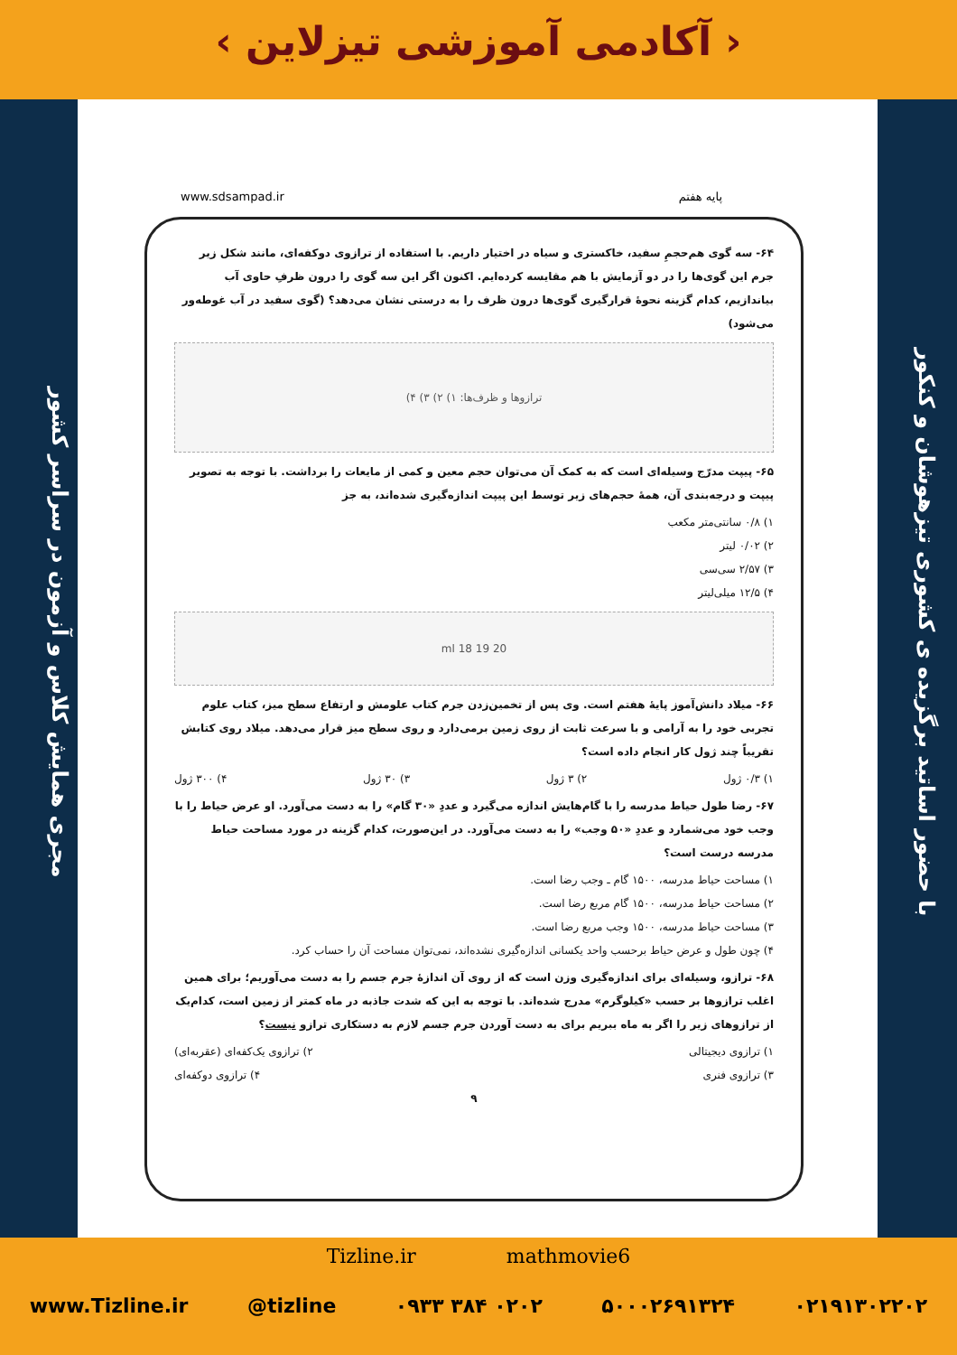‹ آکادمی آموزشی تیزلاین ›
مجری همایش کلاس و آزمون در سراسر کشور
با حضور اساتید برگزیده ی کشوری تیزهوشان و کنکور
پایه هفتم www.sdsampad.ir
۶۴- سه گوی هم‌حجمِ سفید، خاکستری و سیاه در اختیار داریم. با استفاده از ترازوی دوکفه‌ای، مانند شکل زیر جرم این گوی‌ها را در دو آزمایش با هم مقایسه کرده‌ایم. اکنون اگر این سه گوی را درون ظرفِ حاوی آب بیاندازیم، کدام گزینه نحوهٔ قرارگیری گوی‌ها درون ظرف را به درستی نشان می‌دهد؟ (گوی سفید در آب غوطه‌ور می‌شود)
ترازوها و ظرف‌ها: ۱) ۲) ۳) ۴)
۶۵- پیپت مدرّج وسیله‌ای است که به کمک آن می‌توان حجم معین و کمی از مایعات را برداشت. با توجه به تصویر پیپت و درجه‌بندی آن، همهٔ حجم‌های زیر توسط این پیپت اندازه‌گیری شده‌اند، به جز
۱) ۰/۸ سانتی‌متر مکعب
۲) ۰/۰۲ لیتر
۳) ۲/۵۷ سی‌سی
۴) ۱۲/۵ میلی‌لیتر
20 ml 18 19
۶۶- میلاد دانش‌آموز پایهٔ هفتم است. وی پس از تخمین‌زدن جرم کتاب علومش و ارتفاع سطح میز، کتاب علوم تجربی خود را به آرامی و با سرعت ثابت از روی زمین برمی‌دارد و روی سطح میز قرار می‌دهد. میلاد روی کتابش تقریباً چند ژول کار انجام داده است؟
۱) ۰/۳ ژول ۲) ۳ ژول ۳) ۳۰ ژول ۴) ۳۰۰ ژول
۶۷- رضا طول حیاط مدرسه را با گام‌هایش اندازه می‌گیرد و عددِ «۳۰ گام» را به دست می‌آورد. او عرض حیاط را با وجب خود می‌شمارد و عددِ «۵۰ وجب» را به دست می‌آورد. در این‌صورت، کدام گزینه در مورد مساحت حیاط مدرسه درست است؟
۱) مساحت حیاط مدرسه، ۱۵۰۰ گام ـ وجب رضا است.
۲) مساحت حیاط مدرسه، ۱۵۰۰ گام مربع رضا است.
۳) مساحت حیاط مدرسه، ۱۵۰۰ وجب مربع رضا است.
۴) چون طول و عرض حیاط برحسب واحد یکسانی اندازه‌گیری نشده‌اند، نمی‌توان مساحت آن را حساب کرد.
۶۸- ترازو، وسیله‌ای برای اندازه‌گیری وزن است که از روی آن اندازهٔ جرم جسم را به دست می‌آوریم؛ برای همین اغلب ترازوها بر حسب «کیلوگرم» مدرج شده‌اند. با توجه به این که شدت جاذبه در ماه کمتر از زمین است، کدام‌یک از ترازوهای زیر را اگر به ماه ببریم برای به دست آوردن جرم جسم لازم به دستکاری ترازو نیست؟
۱) ترازوی دیجیتالی ۲) ترازوی یک‌کفه‌ای (عقربه‌ای)
۳) ترازوی فنری ۴) ترازوی دوکفه‌ای
۹
Tizline.ir mathmovie6
www.Tizline.ir @tizline ۰۹۳۳ ۳۸۴ ۰۲۰۲ ۵۰۰۰۲۶۹۱۳۲۴ ۰۲۱۹۱۳۰۲۲۰۲